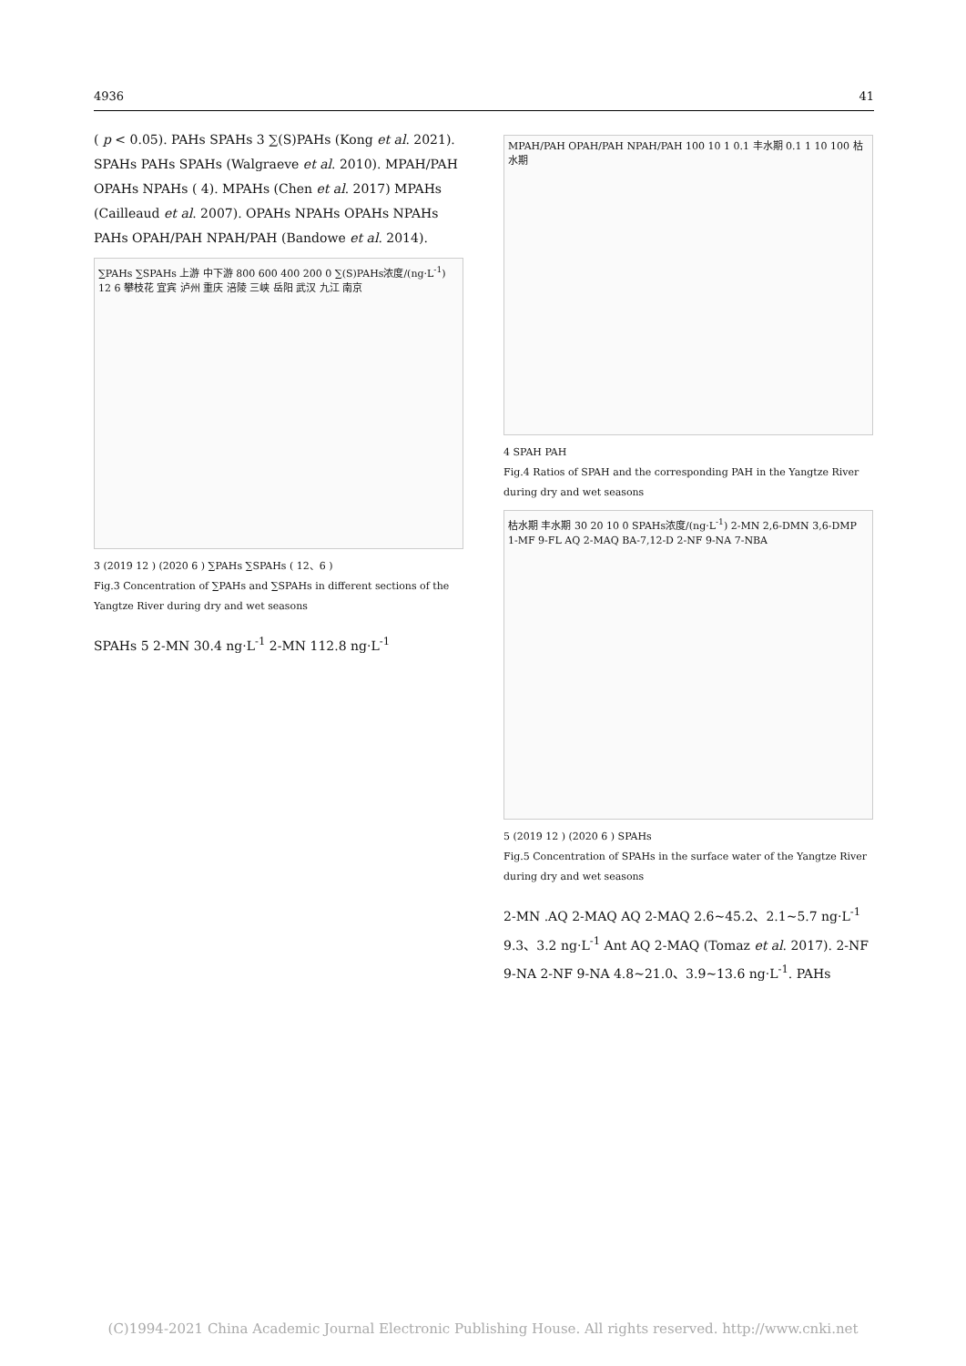4936 41
( p < 0.05). PAHs SPAHs 3 ∑(S)PAHs (Kong et al. 2021). SPAHs PAHs SPAHs (Walgraeve et al. 2010). MPAH/PAH OPAHs NPAHs ( 4). MPAHs (Chen et al. 2017) MPAHs (Cailleaud et al. 2007). OPAHs NPAHs OPAHs NPAHs PAHs OPAH/PAH NPAH/PAH (Bandowe et al. 2014).
∑PAHs ∑SPAHs 上游 中下游 800 600 400 200 0 ∑(S)PAHs浓度/(ng·L<sup>-1</sup>) 12 6 攀枝花 宜宾 泸州 重庆 涪陵 三峡 岳阳 武汉 九江 南京
3 (2019 12 ) (2020 6 ) ∑PAHs ∑SPAHs ( 12、6 )
Fig.3 Concentration of ∑PAHs and ∑SPAHs in different sections of the Yangtze River during dry and wet seasons
SPAHs 5 2-MN 30.4 ng·L<sup>-1</sup> 2-MN 112.8 ng·L<sup>-1</sup>
MPAH/PAH OPAH/PAH NPAH/PAH 100 10 1 0.1 丰水期 0.1 1 10 100 枯水期
4 SPAH PAH
Fig.4 Ratios of SPAH and the corresponding PAH in the Yangtze River during dry and wet seasons
枯水期 丰水期 30 20 10 0 SPAHs浓度/(ng·L<sup>-1</sup>) 2-MN 2,6-DMN 3,6-DMP 1-MF 9-FL AQ 2-MAQ BA-7,12-D 2-NF 9-NA 7-NBA
5 (2019 12 ) (2020 6 ) SPAHs
Fig.5 Concentration of SPAHs in the surface water of the Yangtze River during dry and wet seasons
2-MN .AQ 2-MAQ AQ 2-MAQ 2.6~45.2、2.1~5.7 ng·L<sup>-1</sup> 9.3、3.2 ng·L<sup>-1</sup> Ant AQ 2-MAQ (Tomaz et al. 2017). 2-NF 9-NA 2-NF 9-NA 4.8~21.0、3.9~13.6 ng·L<sup>-1</sup>. PAHs
(C)1994-2021 China Academic Journal Electronic Publishing House. All rights reserved. http://www.cnki.net